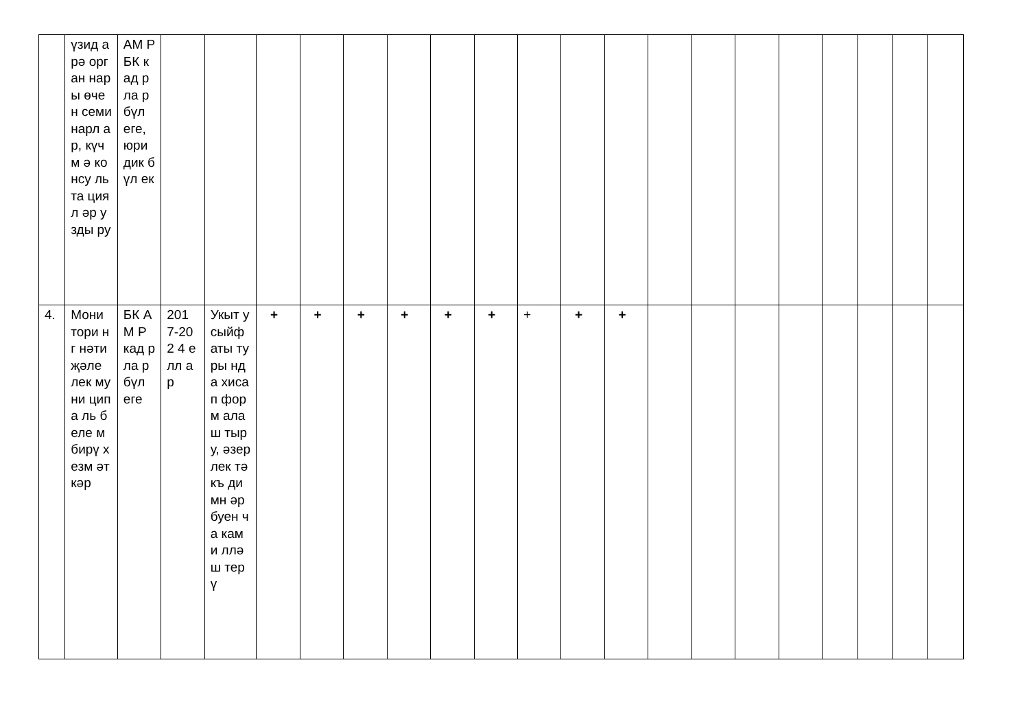| | үзид арә орган нары өчен семи нарл ар, күчм ә консу льта циял әр узды ру | АМ Р БК кад рла р бүл еге, юри дик бүл ек | | | | | | | | | | | | | | | | | | | |
| 4. | Мони тори нг нәти җәле лек муни ципа ль беле м бирү хезм әткәр | БК АМ Р кад рла р бүл еге | 201 7-202 4 елл ар | Укыт у сыйф аты туры нда хиса п форм алаш тыру, әзер лек тәкъ димн әр буен ча ками лләш терү | + | + | + | + | + | + | + | + | + | | | | | | | | |